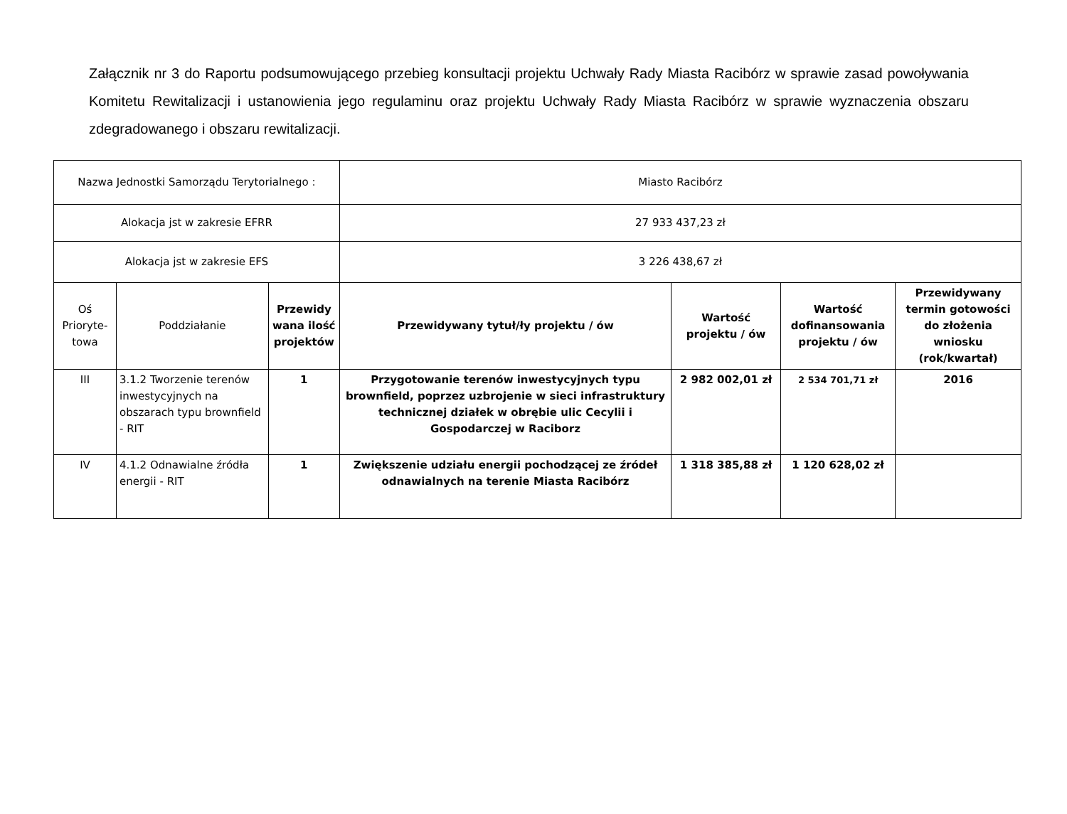Załącznik nr 3 do Raportu podsumowującego przebieg konsultacji projektu Uchwały Rady Miasta Racibórz w sprawie zasad powoływania Komitetu Rewitalizacji i ustanowienia jego regulaminu oraz projektu Uchwały Rady Miasta Racibórz w sprawie wyznaczenia obszaru zdegradowanego i obszaru rewitalizacji.
| Nazwa Jednostki Samorządu Terytorialnego : | | | Miasto Racibórz | | | |
| Alokacja jst w zakresie EFRR | | | 27 933 437,23 zł | | | |
| Alokacja jst w zakresie EFS | | | 3 226 438,67 zł | | | |
| Oś Prioryte-towa | Poddziałanie | Przewidy wana ilość projektów | Przewidywany tytuł/ły projektu / ów | Wartość projektu / ów | Wartość dofinansowania projektu / ów | Przewidywany termin gotowości do złożenia wniosku (rok/kwartał) |
| III | 3.1.2 Tworzenie terenów inwestycyjnych na obszarach typu brownfield - RIT | 1 | Przygotowanie terenów inwestycyjnych typu brownfield, poprzez uzbrojenie w sieci infrastruktury technicznej działek w obrębie ulic Cecylii i Gospodarczej w Raciborz | 2 982 002,01 zł | 2 534 701,71 zł | 2016 |
| IV | 4.1.2 Odnawialne źródła energii - RIT | 1 | Zwiększenie udziału energii pochodzącej ze źródeł odnawialnych na terenie Miasta Racibórz | 1 318 385,88 zł | 1 120 628,02 zł | |